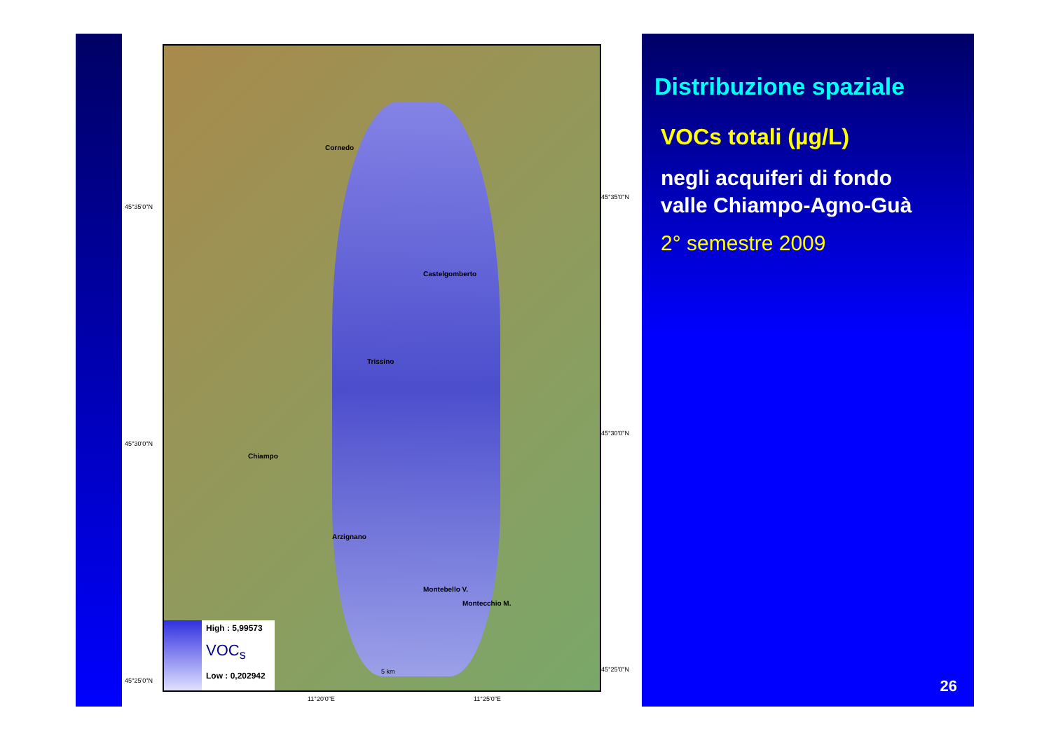Cornedo
Castelgomberto
Trissino
Chiampo
Arzignano
Montecchio M.
Montebello V.
5 km
High : 5,99573
VOC<sub>s</sub>
Low : 0,202942
45°35'0"N
45°30'0"N
45°25'0"N
45°35'0"N
45°30'0"N
45°25'0"N
11°20'0"E 11°25'0"E
Distribuzione spaziale
VOCs totali (µg/L)
negli acquiferi di fondo
valle Chiampo-Agno-Guà
2° semestre 2009
26